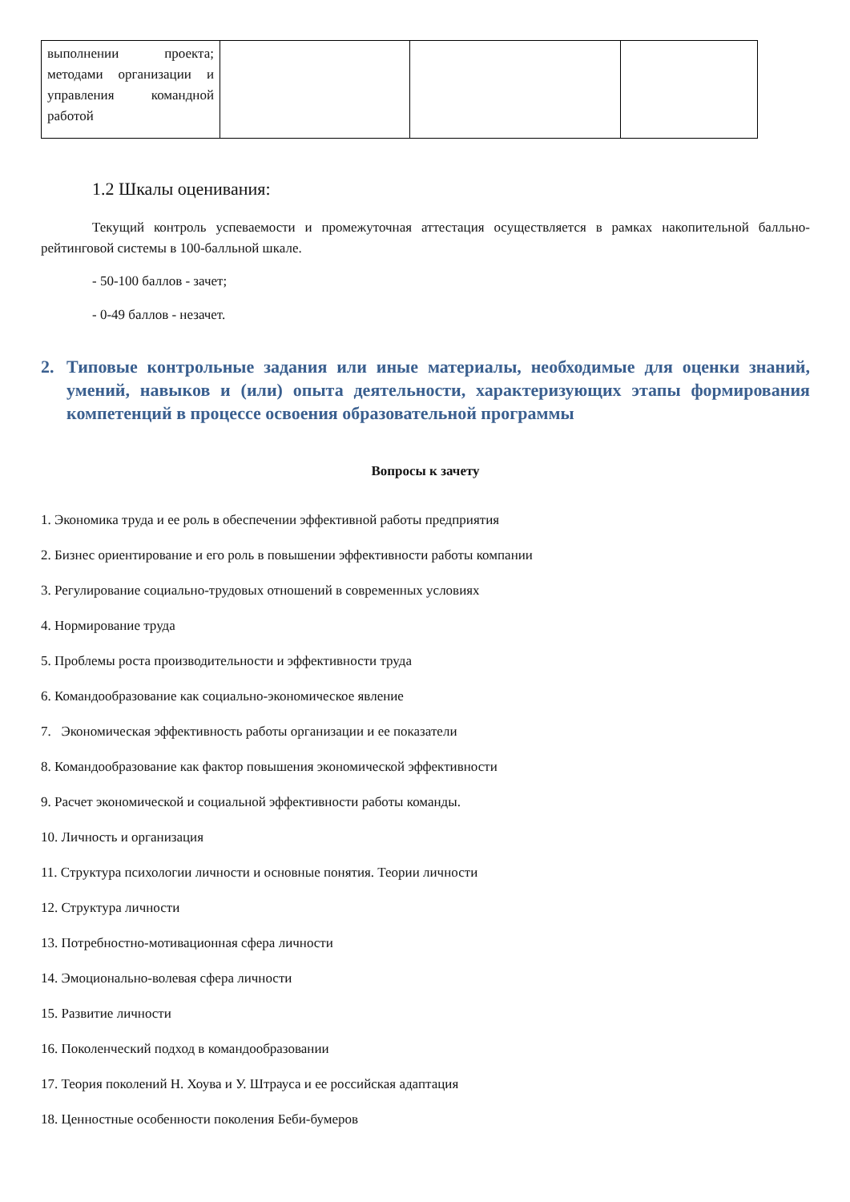| выполнении проекта; методами организации и управления командной работой | | | |
1.2 Шкалы оценивания:
Текущий контроль успеваемости и промежуточная аттестация осуществляется в рамках накопительной балльно-рейтинговой системы в 100-балльной шкале.
- 50-100 баллов - зачет;
- 0-49 баллов - незачет.
2. Типовые контрольные задания или иные материалы, необходимые для оценки знаний, умений, навыков и (или) опыта деятельности, характеризующих этапы формирования компетенций в процессе освоения образовательной программы
Вопросы к зачету
1. Экономика труда и ее роль в обеспечении эффективной работы предприятия
2. Бизнес ориентирование и его роль в повышении эффективности работы компании
3. Регулирование социально-трудовых отношений в современных условиях
4. Нормирование труда
5. Проблемы роста производительности и эффективности труда
6. Командообразование как социально-экономическое явление
7. Экономическая эффективность работы организации и ее показатели
8. Командообразование как фактор повышения экономической эффективности
9. Расчет экономической и социальной эффективности работы команды.
10. Личность и организация
11. Структура психологии личности и основные понятия. Теории личности
12. Структура личности
13. Потребностно-мотивационная сфера личности
14. Эмоционально-волевая сфера личности
15. Развитие личности
16. Поколенческий подход в командообразовании
17. Теория поколений Н. Хоува и У. Штрауса и ее российская адаптация
18. Ценностные особенности поколения Беби-бумеров